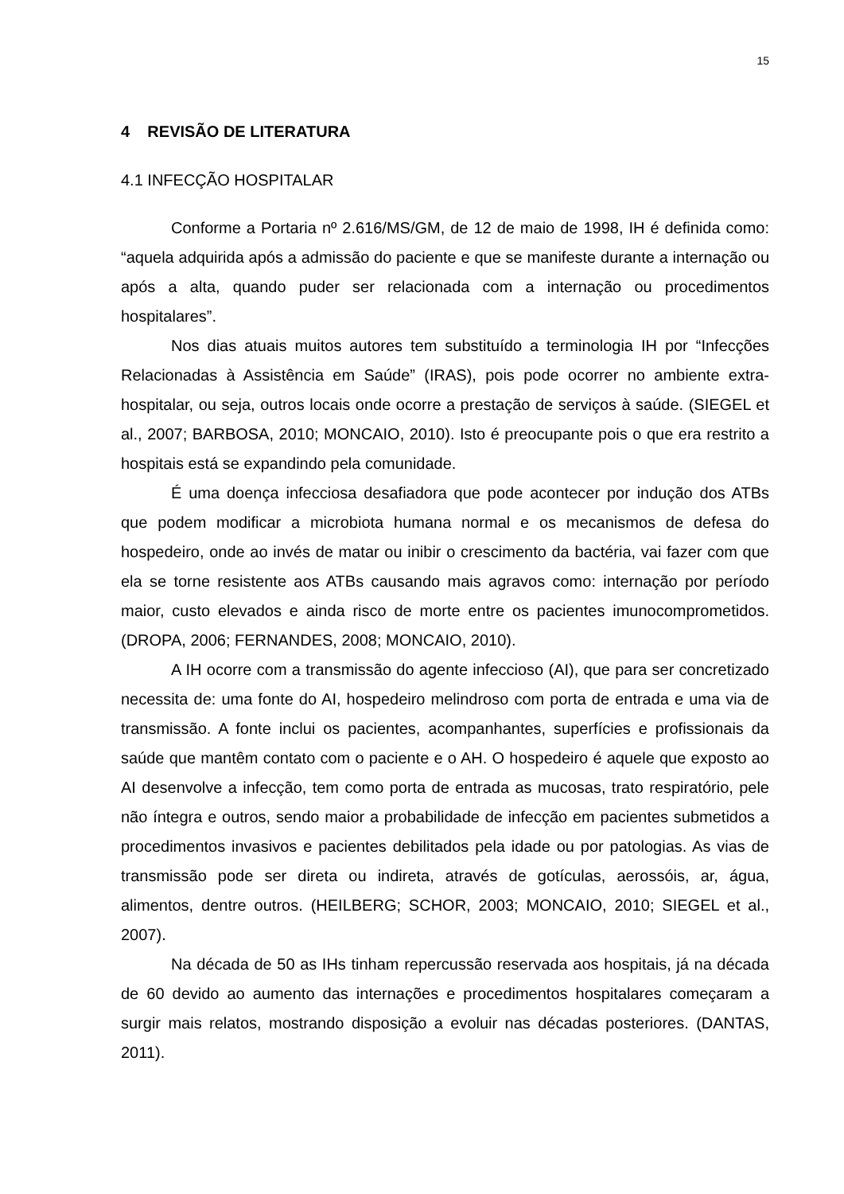15
4 REVISÃO DE LITERATURA
4.1 INFECÇÃO HOSPITALAR
Conforme a Portaria nº 2.616/MS/GM, de 12 de maio de 1998, IH é definida como: “aquela adquirida após a admissão do paciente e que se manifeste durante a internação ou após a alta, quando puder ser relacionada com a internação ou procedimentos hospitalares”.
Nos dias atuais muitos autores tem substituído a terminologia IH por “Infecções Relacionadas à Assistência em Saúde” (IRAS), pois pode ocorrer no ambiente extra-hospitalar, ou seja, outros locais onde ocorre a prestação de serviços à saúde. (SIEGEL et al., 2007; BARBOSA, 2010; MONCAIO, 2010). Isto é preocupante pois o que era restrito a hospitais está se expandindo pela comunidade.
É uma doença infecciosa desafiadora que pode acontecer por indução dos ATBs que podem modificar a microbiota humana normal e os mecanismos de defesa do hospedeiro, onde ao invés de matar ou inibir o crescimento da bactéria, vai fazer com que ela se torne resistente aos ATBs causando mais agravos como: internação por período maior, custo elevados e ainda risco de morte entre os pacientes imunocomprometidos. (DROPA, 2006; FERNANDES, 2008; MONCAIO, 2010).
A IH ocorre com a transmissão do agente infeccioso (AI), que para ser concretizado necessita de: uma fonte do AI, hospedeiro melindroso com porta de entrada e uma via de transmissão. A fonte inclui os pacientes, acompanhantes, superfícies e profissionais da saúde que mantêm contato com o paciente e o AH. O hospedeiro é aquele que exposto ao AI desenvolve a infecção, tem como porta de entrada as mucosas, trato respiratório, pele não íntegra e outros, sendo maior a probabilidade de infecção em pacientes submetidos a procedimentos invasivos e pacientes debilitados pela idade ou por patologias. As vias de transmissão pode ser direta ou indireta, através de gotículas, aerossóis, ar, água, alimentos, dentre outros. (HEILBERG; SCHOR, 2003; MONCAIO, 2010; SIEGEL et al., 2007).
Na década de 50 as IHs tinham repercussão reservada aos hospitais, já na década de 60 devido ao aumento das internações e procedimentos hospitalares começaram a surgir mais relatos, mostrando disposição a evoluir nas décadas posteriores. (DANTAS, 2011).